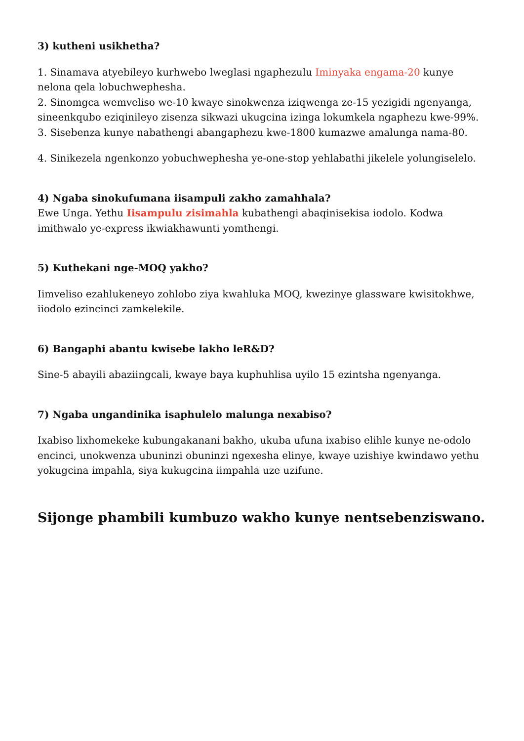3) kutheni usikhetha?
1. Sinamava atyebileyo kurhwebo lweglasi ngaphezulu Iminyaka engama-20 kunye nelona qela lobuchwephesha.
2. Sinomgca wemveliso we-10 kwaye sinokwenza iziqwenga ze-15 yezigidi ngenyanga, sineenkqubo eziqinileyo zisenza sikwazi ukugcina izinga lokumkela ngaphezu kwe-99%.
3. Sisebenza kunye nabathengi abangaphezu kwe-1800 kumazwe amalunga nama-80.
4. Sinikezela ngenkonzo yobuchwephesha ye-one-stop yehlabathi jikelele yolungiselelo.
4) Ngaba sinokufumana iisampuli zakho zamahhala?
Ewe Unga. Yethu Iisampulu zisimahla kubathengi abaqinisekisa iodolo. Kodwa imithwalo ye-express ikwiakhawunti yomthengi.
5) Kuthekani nge-MOQ yakho?
Iimveliso ezahlukeneyo zohlobo ziya kwahluka MOQ, kwezinye glassware kwisitokhwe, iiodolo ezincinci zamkelekile.
6) Bangaphi abantu kwisebe lakho leR&D?
Sine-5 abayili abaziingcali, kwaye baya kuphuhlisa uyilo 15 ezintsha ngenyanga.
7) Ngaba ungandinika isaphulelo malunga nexabiso?
Ixabiso lixhomekeke kubungakanani bakho, ukuba ufuna ixabiso elihle kunye ne-odolo encinci, unokwenza ubuninzi obuninzi ngexesha elinye, kwaye uzishiye kwindawo yethu yokugcina impahla, siya kukugcina iimpahla uze uzifune.
Sijonge phambili kumbuzo wakho kunye nentsebenziswano.